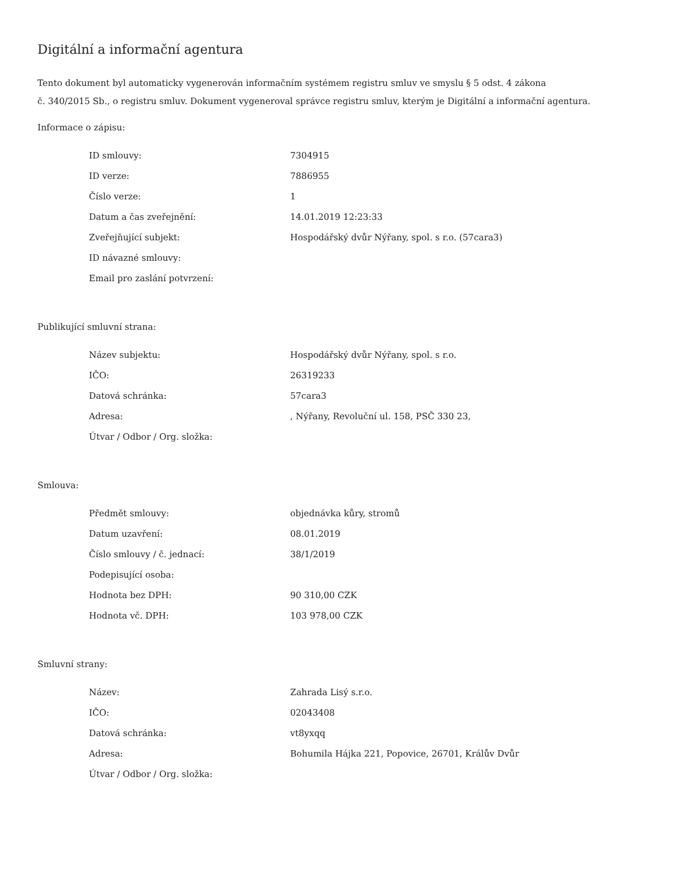Digitální a informační agentura
Tento dokument byl automaticky vygenerován informačním systémem registru smluv ve smyslu § 5 odst. 4 zákona
č. 340/2015 Sb., o registru smluv. Dokument vygeneroval správce registru smluv, kterým je Digitální a informační agentura.
Informace o zápisu:
| ID smlouvy: | 7304915 |
| ID verze: | 7886955 |
| Číslo verze: | 1 |
| Datum a čas zveřejnění: | 14.01.2019 12:23:33 |
| Zveřejňující subjekt: | Hospodářský dvůr Nýřany, spol. s r.o. (57cara3) |
| ID návazné smlouvy: | |
| Email pro zaslání potvrzení: | |
Publikující smluvní strana:
| Název subjektu: | Hospodářský dvůr Nýřany, spol. s r.o. |
| IČO: | 26319233 |
| Datová schránka: | 57cara3 |
| Adresa: | , Nýřany, Revoluční ul. 158, PSČ 330 23, |
| Útvar / Odbor / Org. složka: | |
Smlouva:
| Předmět smlouvy: | objednávka kůry, stromů |
| Datum uzavření: | 08.01.2019 |
| Číslo smlouvy / č. jednací: | 38/1/2019 |
| Podepisující osoba: | |
| Hodnota bez DPH: | 90 310,00 CZK |
| Hodnota vč. DPH: | 103 978,00 CZK |
Smluvní strany:
| Název: | Zahrada Lisý s.r.o. |
| IČO: | 02043408 |
| Datová schránka: | vt8yxqq |
| Adresa: | Bohumila Hájka 221, Popovice, 26701, Králův Dvůr |
| Útvar / Odbor / Org. složka: | |